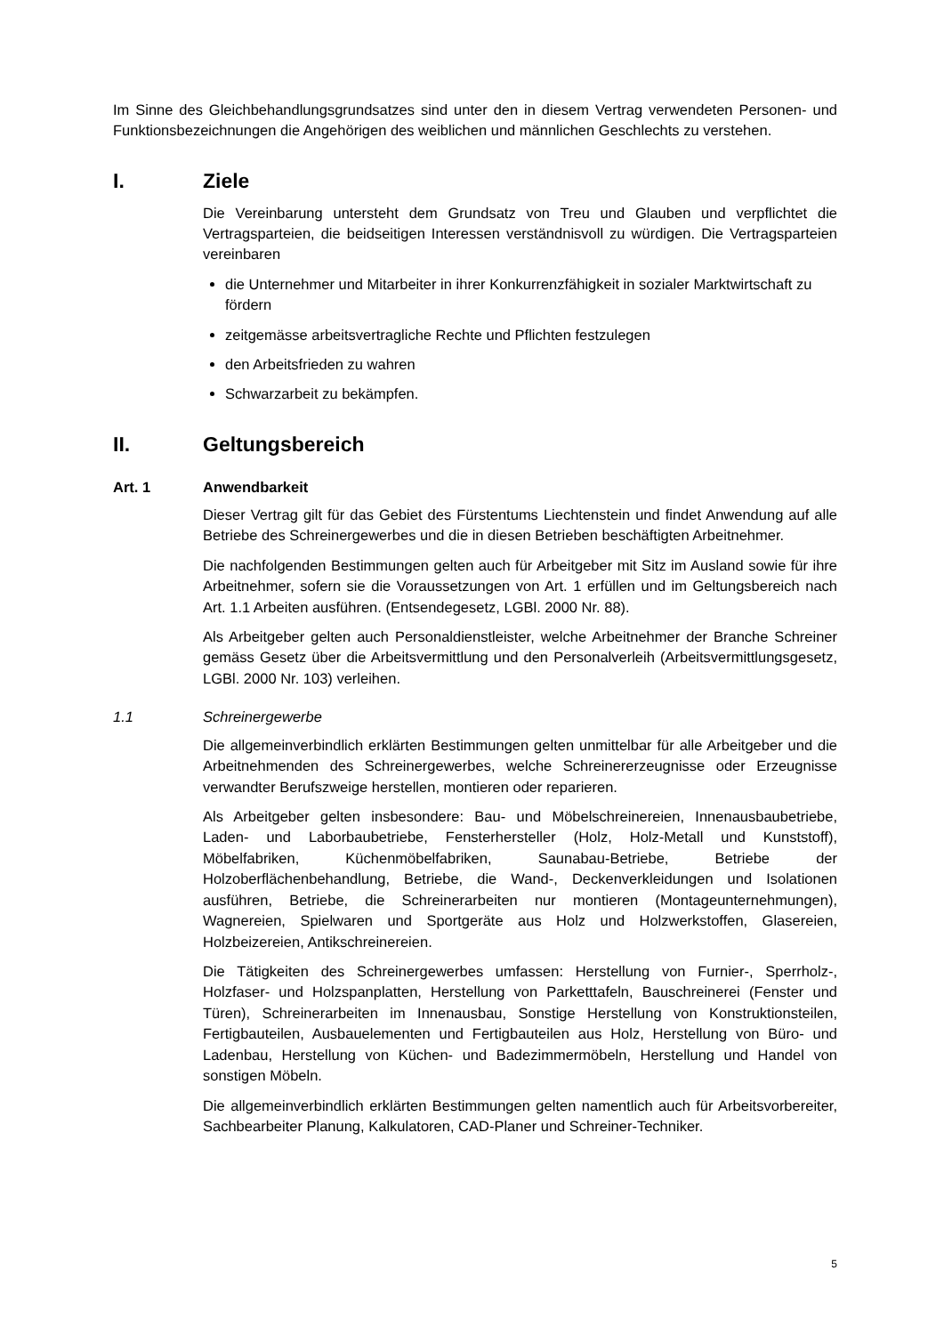Im Sinne des Gleichbehandlungsgrundsatzes sind unter den in diesem Vertrag verwendeten Personen- und Funktionsbezeichnungen die Angehörigen des weiblichen und männlichen Geschlechts zu verstehen.
I. Ziele
Die Vereinbarung untersteht dem Grundsatz von Treu und Glauben und verpflichtet die Vertragsparteien, die beidseitigen Interessen verständnisvoll zu würdigen. Die Vertragsparteien vereinbaren
die Unternehmer und Mitarbeiter in ihrer Konkurrenzfähigkeit in sozialer Marktwirtschaft zu fördern
zeitgemässe arbeitsvertragliche Rechte und Pflichten festzulegen
den Arbeitsfrieden zu wahren
Schwarzarbeit zu bekämpfen.
II. Geltungsbereich
Art. 1 Anwendbarkeit
Dieser Vertrag gilt für das Gebiet des Fürstentums Liechtenstein und findet Anwendung auf alle Betriebe des Schreinergewerbes und die in diesen Betrieben beschäftigten Arbeitnehmer.
Die nachfolgenden Bestimmungen gelten auch für Arbeitgeber mit Sitz im Ausland sowie für ihre Arbeitnehmer, sofern sie die Voraussetzungen von Art. 1 erfüllen und im Geltungsbereich nach Art. 1.1 Arbeiten ausführen. (Entsendegesetz, LGBl. 2000 Nr. 88).
Als Arbeitgeber gelten auch Personaldienstleister, welche Arbeitnehmer der Branche Schreiner gemäss Gesetz über die Arbeitsvermittlung und den Personalverleih (Arbeitsvermittlungsgesetz, LGBl. 2000 Nr. 103) verleihen.
1.1 Schreinergewerbe
Die allgemeinverbindlich erklärten Bestimmungen gelten unmittelbar für alle Arbeitgeber und die Arbeitnehmenden des Schreinergewerbes, welche Schreinererzeugnisse oder Erzeugnisse verwandter Berufszweige herstellen, montieren oder reparieren.
Als Arbeitgeber gelten insbesondere: Bau- und Möbelschreinereien, Innenausbaubetriebe, Laden- und Laborbaubetriebe, Fensterhersteller (Holz, Holz-Metall und Kunststoff), Möbelfabriken, Küchenmöbelfabriken, Saunabau-Betriebe, Betriebe der Holzoberflächenbehandlung, Betriebe, die Wand-, Deckenverkleidungen und Isolationen ausführen, Betriebe, die Schreinerarbeiten nur montieren (Montageunternehmungen), Wagnereien, Spielwaren und Sportgeräte aus Holz und Holzwerkstoffen, Glasereien, Holzbeizereien, Antikschreinereien.
Die Tätigkeiten des Schreinergewerbes umfassen: Herstellung von Furnier-, Sperrholz-, Holzfaser- und Holzspanplatten, Herstellung von Parketttafeln, Bauschreinerei (Fenster und Türen), Schreinerarbeiten im Innenausbau, Sonstige Herstellung von Konstruktionsteilen, Fertigbauteilen, Ausbauelementen und Fertigbauteilen aus Holz, Herstellung von Büro- und Ladenbau, Herstellung von Küchen- und Badezimmermöbeln, Herstellung und Handel von sonstigen Möbeln.
Die allgemeinverbindlich erklärten Bestimmungen gelten namentlich auch für Arbeitsvorbereiter, Sachbearbeiter Planung, Kalkulatoren, CAD-Planer und Schreiner-Techniker.
5